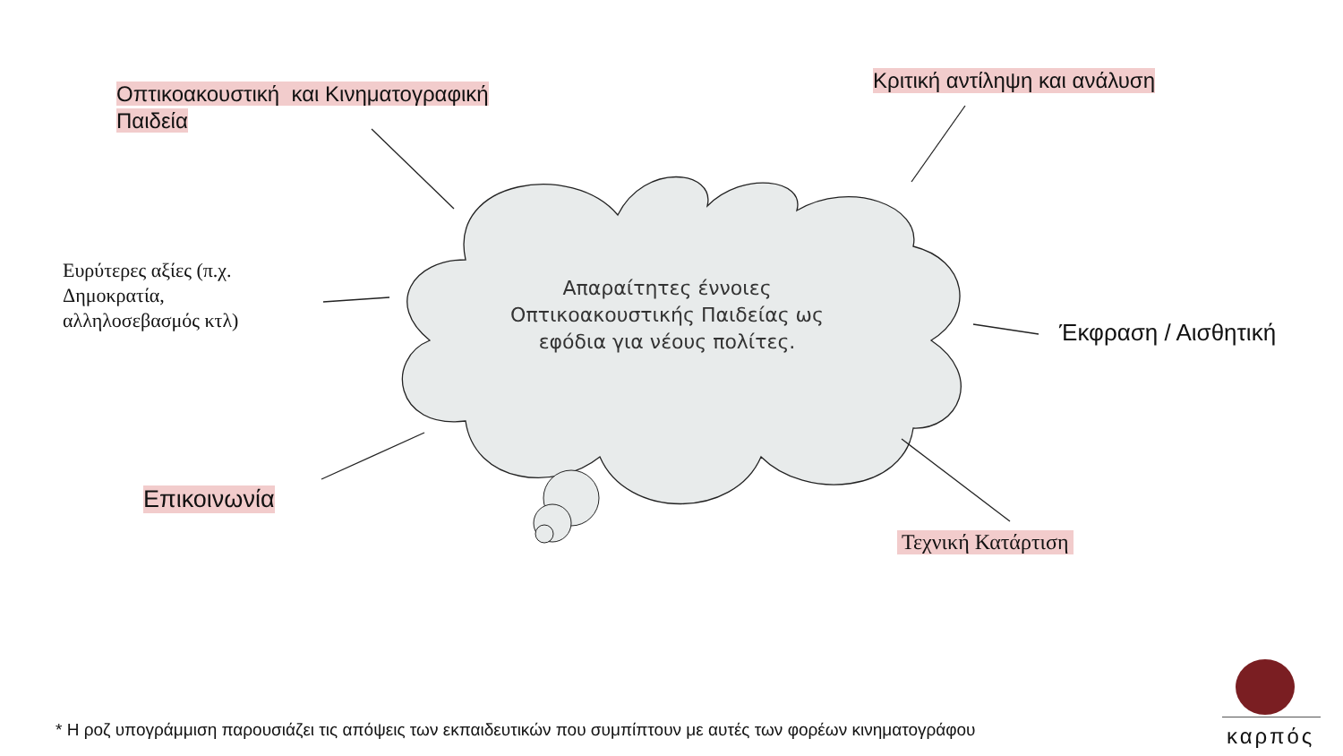Οπτικοακουστική και Κινηματογραφική
Παιδεία
Κριτική αντίληψη και ανάλυση
Ευρύτερες αξίες (π.χ.
Δημοκρατία,
αλληλοσεβασμός κτλ)
Έκφραση / Αισθητική
Επικοινωνία
Τεχνική Κατάρτιση
Απαραίτητες έννοιες Οπτικοακουστικής Παιδείας ως εφόδια για νέους πολίτες.
* Η ροζ υπογράμμιση παρουσιάζει τις απόψεις των εκπαιδευτικών που συμπίπτουν με αυτές των φορέων κινηματογράφου
καρπός